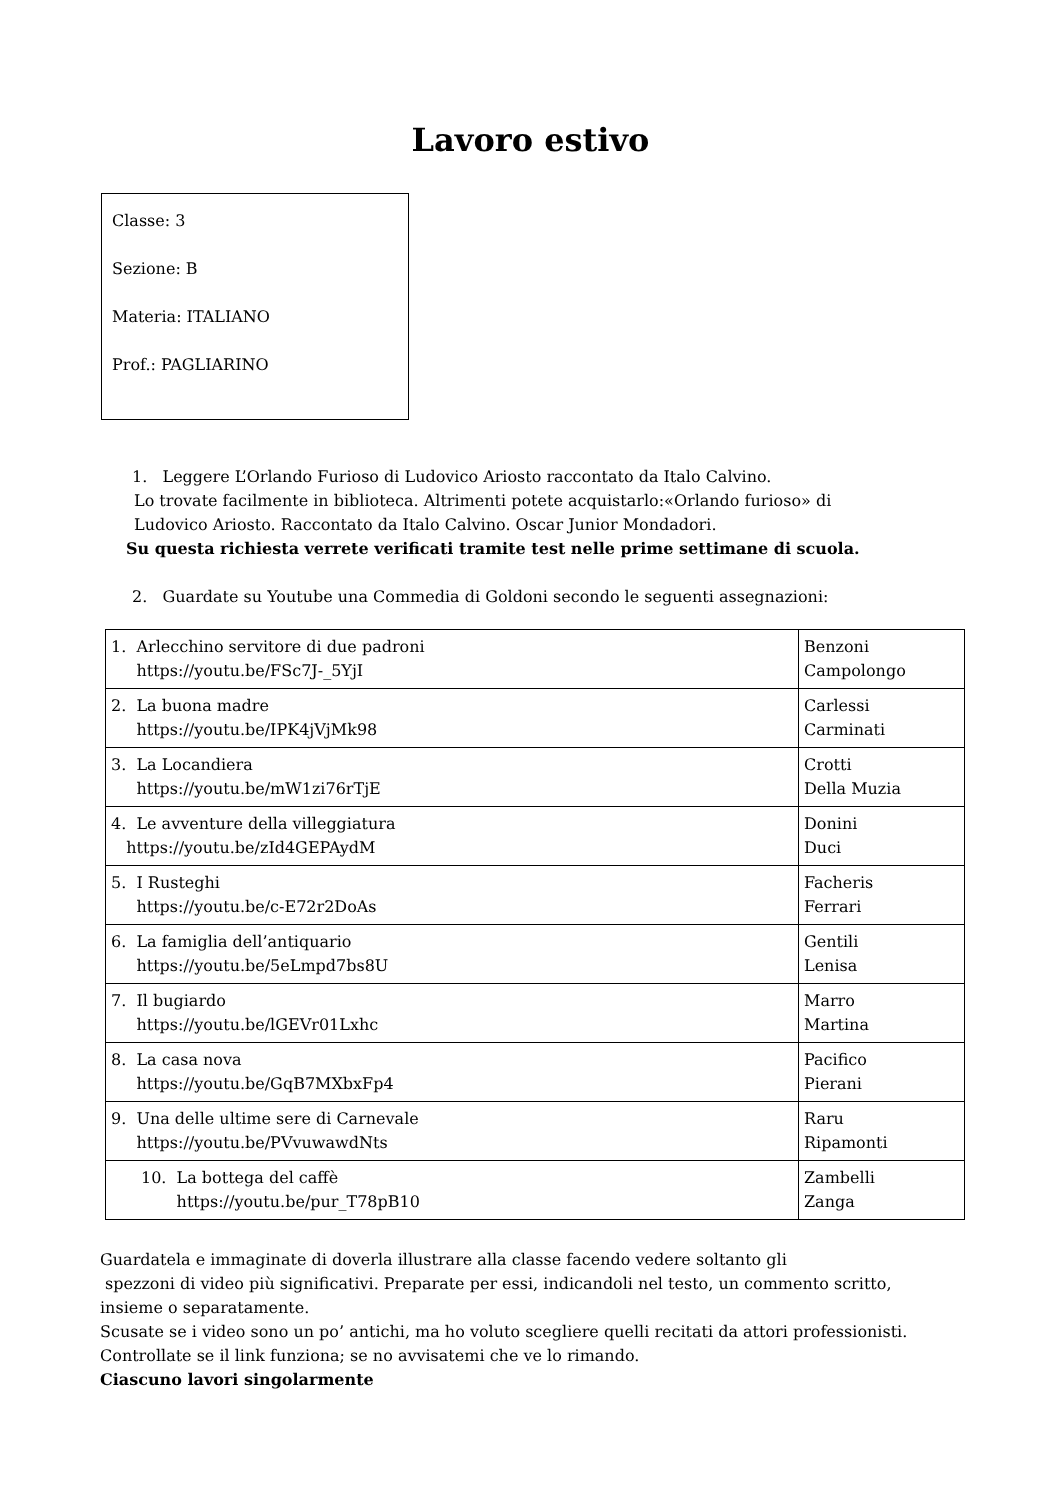Lavoro estivo
Classe: 3
Sezione: B
Materia: ITALIANO
Prof.: PAGLIARINO
1. Leggere L’Orlando Furioso di Ludovico Ariosto raccontato da Italo Calvino.
Lo trovate facilmente in biblioteca. Altrimenti potete acquistarlo:«Orlando furioso» di
Ludovico Ariosto. Raccontato da Italo Calvino. Oscar Junior Mondadori.
Su questa richiesta verrete verificati tramite test nelle prime settimane di scuola.
2. Guardate su Youtube una Commedia di Goldoni secondo le seguenti assegnazioni:
| 1. Arlecchino servitore di due padroni https://youtu.be/FSc7J-_5YjI | Benzoni Campolongo |
| 2. La buona madre https://youtu.be/IPK4jVjMk98 | Carlessi Carminati |
| 3. La Locandiera https://youtu.be/mW1zi76rTjE | Crotti Della Muzia |
| 4. Le avventure della villeggiatura https://youtu.be/zId4GEPAydM | Donini Duci |
| 5. I Rusteghi https://youtu.be/c-E72r2DoAs | Facheris Ferrari |
| 6. La famiglia dell’antiquario https://youtu.be/5eLmpd7bs8U | Gentili Lenisa |
| 7. Il bugiardo https://youtu.be/lGEVr01Lxhc | Marro Martina |
| 8. La casa nova https://youtu.be/GqB7MXbxFp4 | Pacifico Pierani |
| 9. Una delle ultime sere di Carnevale https://youtu.be/PVvuwawdNts | Raru Ripamonti |
| 10. La bottega del caffè https://youtu.be/pur_T78pB10 | Zambelli Zanga |
Guardatela e immaginate di doverla illustrare alla classe facendo vedere soltanto gli
spezzoni di video più significativi. Preparate per essi, indicandoli nel testo, un commento scritto,
insieme o separatamente.
Scusate se i video sono un po’ antichi, ma ho voluto scegliere quelli recitati da attori professionisti.
Controllate se il link funziona; se no avvisatemi che ve lo rimando.
Ciascuno lavori singolarmente